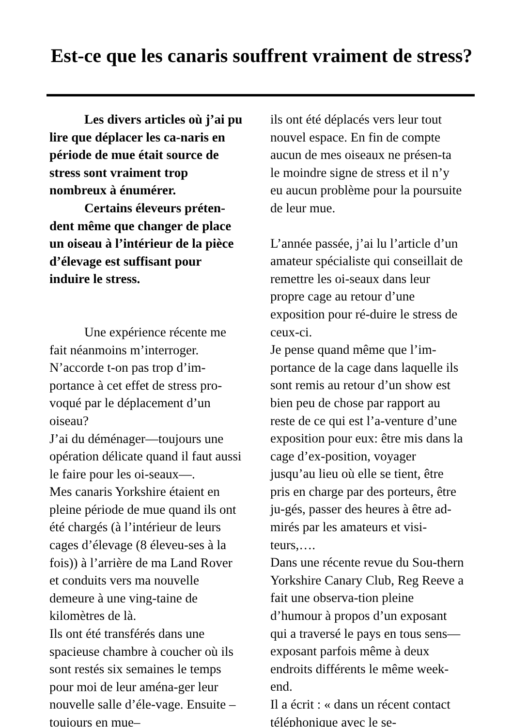Est-ce que les canaris souffrent vraiment de stress?
Les divers articles où j’ai pu lire que déplacer les ca-naris en période de mue était source de stress sont vraiment trop nombreux à énumérer.
Certains éleveurs préten-dent même que changer de place un oiseau à l’intérieur de la pièce d’élevage est suffisant pour induire le stress.
Une expérience récente me fait néanmoins m’interroger. N’accorde t-on pas trop d’im-portance à cet effet de stress pro-voqué par le déplacement d’un oiseau?
J’ai du déménager—toujours une opération délicate quand il faut aussi le faire pour les oi-seaux—.
Mes canaris Yorkshire étaient en pleine période de mue quand ils ont été chargés (à l’intérieur de leurs cages d’élevage (8 éleveu-ses à la fois)) à l’arrière de ma Land Rover et conduits vers ma nouvelle demeure à une ving-taine de kilomètres de là.
Ils ont été transférés dans une spacieuse chambre à coucher où ils sont restés six semaines le temps pour moi de leur aména-ger leur nouvelle salle d’éle-vage. Ensuite –toujours en mue–
ils ont été déplacés vers leur tout nouvel espace. En fin de compte aucun de mes oiseaux ne présen-ta le moindre signe de stress et il n’y eu aucun problème pour la poursuite de leur mue.
L’année passée, j’ai lu l’article d’un amateur spécialiste qui conseillait de remettre les oi-seaux dans leur propre cage au retour d’une exposition pour ré-duire le stress de ceux-ci.
Je pense quand même que l’im-portance de la cage dans laquelle ils sont remis au retour d’un show est bien peu de chose par rapport au reste de ce qui est l’a-venture d’une exposition pour eux: être mis dans la cage d’ex-position, voyager jusqu’au lieu où elle se tient, être pris en charge par des porteurs, être ju-gés, passer des heures à être ad-mirés par les amateurs et visi-teurs,….
Dans une récente revue du Sou-thern Yorkshire Canary Club, Reg Reeve a fait une observa-tion pleine d’humour à propos d’un exposant qui a traversé le pays en tous sens—exposant parfois même à deux endroits différents le même week-end.
Il a écrit : « dans un récent contact téléphonique avec le se-